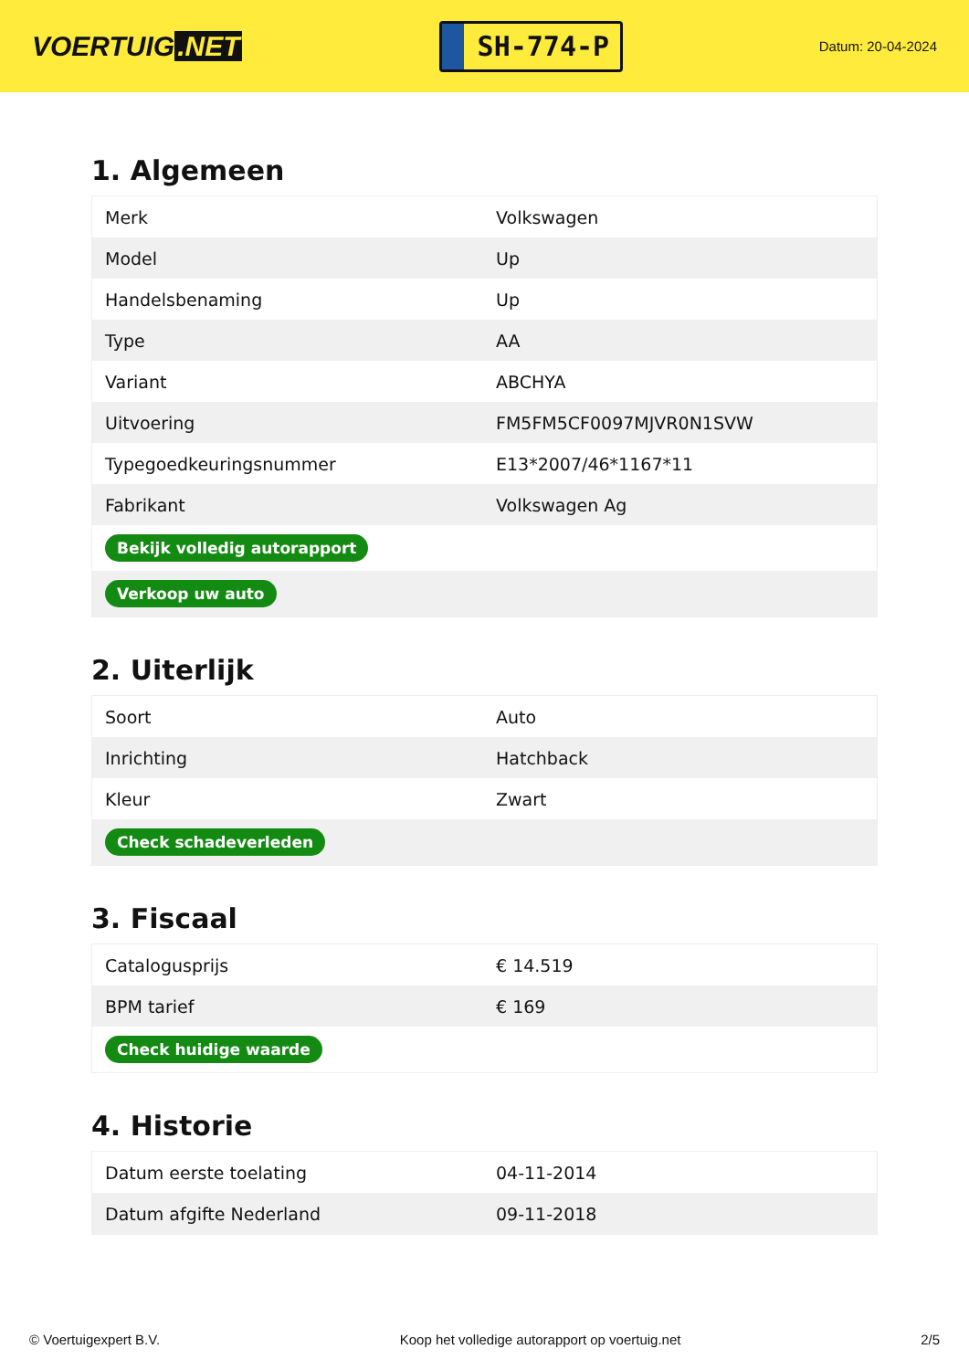VOERTUIG.NET
SH-774-P
Datum: 20-04-2024
1. Algemeen
| Merk | Volkswagen |
| Model | Up |
| Handelsbenaming | Up |
| Type | AA |
| Variant | ABCHYA |
| Uitvoering | FM5FM5CF0097MJVR0N1SVW |
| Typegoedkeuringsnummer | E13*2007/46*1167*11 |
| Fabrikant | Volkswagen Ag |
| Bekijk volledig autorapport | |
| Verkoop uw auto | |
2. Uiterlijk
| Soort | Auto |
| Inrichting | Hatchback |
| Kleur | Zwart |
| Check schadeverleden | |
3. Fiscaal
| Catalogusprijs | € 14.519 |
| BPM tarief | € 169 |
| Check huidige waarde | |
4. Historie
| Datum eerste toelating | 04-11-2014 |
| Datum afgifte Nederland | 09-11-2018 |
© Voertuigexpert B.V. Koop het volledige autorapport op voertuig.net 2/5